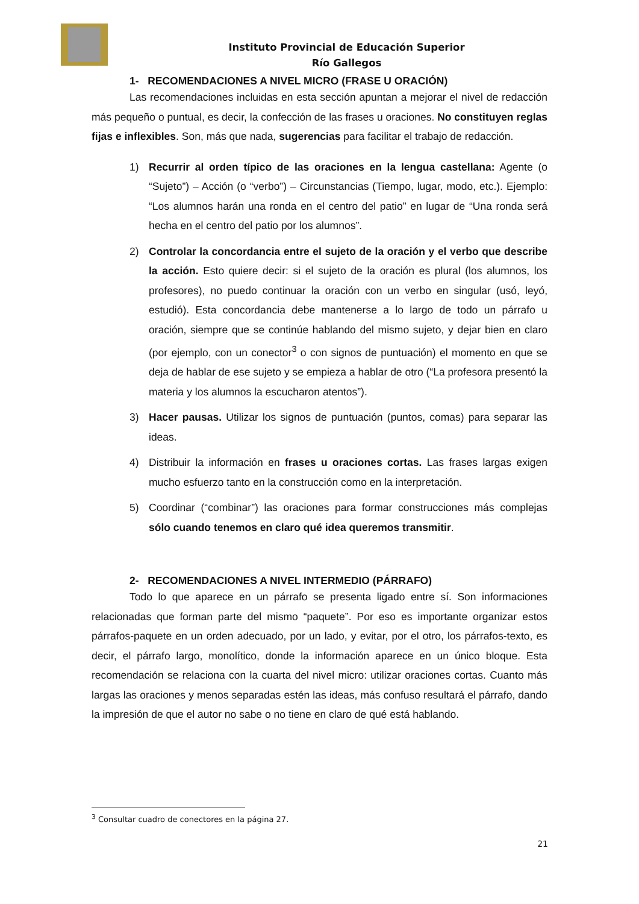Instituto Provincial de Educación Superior
Río Gallegos
1- RECOMENDACIONES A NIVEL MICRO (FRASE U ORACIÓN)
Las recomendaciones incluidas en esta sección apuntan a mejorar el nivel de redacción más pequeño o puntual, es decir, la confección de las frases u oraciones. No constituyen reglas fijas e inflexibles. Son, más que nada, sugerencias para facilitar el trabajo de redacción.
1) Recurrir al orden típico de las oraciones en la lengua castellana: Agente (o “Sujeto”) – Acción (o “verbo”) – Circunstancias (Tiempo, lugar, modo, etc.). Ejemplo: “Los alumnos harán una ronda en el centro del patio” en lugar de “Una ronda será hecha en el centro del patio por los alumnos”.
2) Controlar la concordancia entre el sujeto de la oración y el verbo que describe la acción. Esto quiere decir: si el sujeto de la oración es plural (los alumnos, los profesores), no puedo continuar la oración con un verbo en singular (usó, leyó, estudió). Esta concordancia debe mantenerse a lo largo de todo un párrafo u oración, siempre que se continúe hablando del mismo sujeto, y dejar bien en claro (por ejemplo, con un conector<sup>3</sup> o con signos de puntuación) el momento en que se deja de hablar de ese sujeto y se empieza a hablar de otro (“La profesora presentó la materia y los alumnos la escucharon atentos”).
3) Hacer pausas. Utilizar los signos de puntuación (puntos, comas) para separar las ideas.
4) Distribuir la información en frases u oraciones cortas. Las frases largas exigen mucho esfuerzo tanto en la construcción como en la interpretación.
5) Coordinar (“combinar”) las oraciones para formar construcciones más complejas sólo cuando tenemos en claro qué idea queremos transmitir.
2- RECOMENDACIONES A NIVEL INTERMEDIO (PÁRRAFO)
Todo lo que aparece en un párrafo se presenta ligado entre sí. Son informaciones relacionadas que forman parte del mismo “paquete”. Por eso es importante organizar estos párrafos-paquete en un orden adecuado, por un lado, y evitar, por el otro, los párrafos-texto, es decir, el párrafo largo, monolítico, donde la información aparece en un único bloque. Esta recomendación se relaciona con la cuarta del nivel micro: utilizar oraciones cortas. Cuanto más largas las oraciones y menos separadas estén las ideas, más confuso resultará el párrafo, dando la impresión de que el autor no sabe o no tiene en claro de qué está hablando.
<sup>3</sup> Consultar cuadro de conectores en la página 27.
21